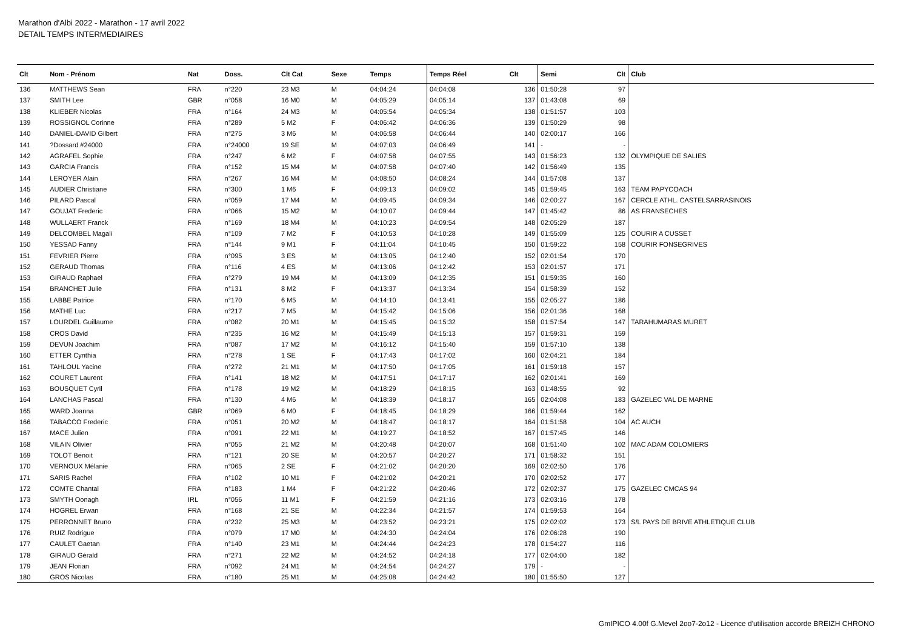Marathon d'Albi 2022 - Marathon - 17 avril 2022
DETAIL TEMPS INTERMEDIAIRES
| Clt | Nom - Prénom | Nat | Doss. | Clt Cat | Sexe | Temps | Temps Réel | Clt | Semi | Clt | Club |
| --- | --- | --- | --- | --- | --- | --- | --- | --- | --- | --- | --- |
| 136 | MATTHEWS Sean | FRA | n°220 | 23 M3 | M | 04:04:24 | 04:04:08 | 136 | 01:50:28 | 97 | |
| 137 | SMITH Lee | GBR | n°058 | 16 M0 | M | 04:05:29 | 04:05:14 | 137 | 01:43:08 | 69 | |
| 138 | KLIEBER Nicolas | FRA | n°164 | 24 M3 | M | 04:05:54 | 04:05:34 | 138 | 01:51:57 | 103 | |
| 139 | ROSSIGNOL Corinne | FRA | n°289 | 5 M2 | F | 04:06:42 | 04:06:36 | 139 | 01:50:29 | 98 | |
| 140 | DANIEL-DAVID Gilbert | FRA | n°275 | 3 M6 | M | 04:06:58 | 04:06:44 | 140 | 02:00:17 | 166 | |
| 141 | ?Dossard #24000 | FRA | n°24000 | 19 SE | M | 04:07:03 | 04:06:49 | 141 | - | - | |
| 142 | AGRAFEL Sophie | FRA | n°247 | 6 M2 | F | 04:07:58 | 04:07:55 | 143 | 01:56:23 | 132 | OLYMPIQUE DE SALIES |
| 143 | GARCIA Francis | FRA | n°152 | 15 M4 | M | 04:07:58 | 04:07:40 | 142 | 01:56:49 | 135 | |
| 144 | LEROYER Alain | FRA | n°267 | 16 M4 | M | 04:08:50 | 04:08:24 | 144 | 01:57:08 | 137 | |
| 145 | AUDIER Christiane | FRA | n°300 | 1 M6 | F | 04:09:13 | 04:09:02 | 145 | 01:59:45 | 163 | TEAM PAPYCOACH |
| 146 | PILARD Pascal | FRA | n°059 | 17 M4 | M | 04:09:45 | 04:09:34 | 146 | 02:00:27 | 167 | CERCLE ATHL. CASTELSARRASINOIS |
| 147 | GOUJAT Frederic | FRA | n°066 | 15 M2 | M | 04:10:07 | 04:09:44 | 147 | 01:45:42 | 86 | AS FRANSECHES |
| 148 | WULLAERT Franck | FRA | n°169 | 18 M4 | M | 04:10:23 | 04:09:54 | 148 | 02:05:29 | 187 | |
| 149 | DELCOMBEL Magali | FRA | n°109 | 7 M2 | F | 04:10:53 | 04:10:28 | 149 | 01:55:09 | 125 | COURIR A CUSSET |
| 150 | YESSAD Fanny | FRA | n°144 | 9 M1 | F | 04:11:04 | 04:10:45 | 150 | 01:59:22 | 158 | COURIR FONSEGRIVES |
| 151 | FEVRIER Pierre | FRA | n°095 | 3 ES | M | 04:13:05 | 04:12:40 | 152 | 02:01:54 | 170 | |
| 152 | GERAUD Thomas | FRA | n°116 | 4 ES | M | 04:13:06 | 04:12:42 | 153 | 02:01:57 | 171 | |
| 153 | GIRAUD Raphael | FRA | n°279 | 19 M4 | M | 04:13:09 | 04:12:35 | 151 | 01:59:35 | 160 | |
| 154 | BRANCHET Julie | FRA | n°131 | 8 M2 | F | 04:13:37 | 04:13:34 | 154 | 01:58:39 | 152 | |
| 155 | LABBE Patrice | FRA | n°170 | 6 M5 | M | 04:14:10 | 04:13:41 | 155 | 02:05:27 | 186 | |
| 156 | MATHE Luc | FRA | n°217 | 7 M5 | M | 04:15:42 | 04:15:06 | 156 | 02:01:36 | 168 | |
| 157 | LOURDEL Guillaume | FRA | n°082 | 20 M1 | M | 04:15:45 | 04:15:32 | 158 | 01:57:54 | 147 | TARAHUMARAS MURET |
| 158 | CROS David | FRA | n°235 | 16 M2 | M | 04:15:49 | 04:15:13 | 157 | 01:59:31 | 159 | |
| 159 | DEVUN Joachim | FRA | n°087 | 17 M2 | M | 04:16:12 | 04:15:40 | 159 | 01:57:10 | 138 | |
| 160 | ETTER Cynthia | FRA | n°278 | 1 SE | F | 04:17:43 | 04:17:02 | 160 | 02:04:21 | 184 | |
| 161 | TAHLOUL Yacine | FRA | n°272 | 21 M1 | M | 04:17:50 | 04:17:05 | 161 | 01:59:18 | 157 | |
| 162 | COURET Laurent | FRA | n°141 | 18 M2 | M | 04:17:51 | 04:17:17 | 162 | 02:01:41 | 169 | |
| 163 | BOUSQUET Cyril | FRA | n°178 | 19 M2 | M | 04:18:29 | 04:18:15 | 163 | 01:48:55 | 92 | |
| 164 | LANCHAS Pascal | FRA | n°130 | 4 M6 | M | 04:18:39 | 04:18:17 | 165 | 02:04:08 | 183 | GAZELEC VAL DE MARNE |
| 165 | WARD Joanna | GBR | n°069 | 6 M0 | F | 04:18:45 | 04:18:29 | 166 | 01:59:44 | 162 | |
| 166 | TABACCO Frederic | FRA | n°051 | 20 M2 | M | 04:18:47 | 04:18:17 | 164 | 01:51:58 | 104 | AC AUCH |
| 167 | MACE Julien | FRA | n°091 | 22 M1 | M | 04:19:27 | 04:18:52 | 167 | 01:57:45 | 146 | |
| 168 | VILAIN Olivier | FRA | n°055 | 21 M2 | M | 04:20:48 | 04:20:07 | 168 | 01:51:40 | 102 | MAC ADAM COLOMIERS |
| 169 | TOLOT Benoit | FRA | n°121 | 20 SE | M | 04:20:57 | 04:20:27 | 171 | 01:58:32 | 151 | |
| 170 | VERNOUX Mélanie | FRA | n°065 | 2 SE | F | 04:21:02 | 04:20:20 | 169 | 02:02:50 | 176 | |
| 171 | SARIS Rachel | FRA | n°102 | 10 M1 | F | 04:21:02 | 04:20:21 | 170 | 02:02:52 | 177 | |
| 172 | COMTE Chantal | FRA | n°183 | 1 M4 | F | 04:21:22 | 04:20:46 | 172 | 02:02:37 | 175 | GAZELEC CMCAS 94 |
| 173 | SMYTH Oonagh | IRL | n°056 | 11 M1 | F | 04:21:59 | 04:21:16 | 173 | 02:03:16 | 178 | |
| 174 | HOGREL Erwan | FRA | n°168 | 21 SE | M | 04:22:34 | 04:21:57 | 174 | 01:59:53 | 164 | |
| 175 | PERRONNET Bruno | FRA | n°232 | 25 M3 | M | 04:23:52 | 04:23:21 | 175 | 02:02:02 | 173 | S/L PAYS DE BRIVE ATHLETIQUE CLUB |
| 176 | RUIZ Rodrigue | FRA | n°079 | 17 M0 | M | 04:24:30 | 04:24:04 | 176 | 02:06:28 | 190 | |
| 177 | CAULET Gaetan | FRA | n°140 | 23 M1 | M | 04:24:44 | 04:24:23 | 178 | 01:54:27 | 116 | |
| 178 | GIRAUD Gérald | FRA | n°271 | 22 M2 | M | 04:24:52 | 04:24:18 | 177 | 02:04:00 | 182 | |
| 179 | JEAN Florian | FRA | n°092 | 24 M1 | M | 04:24:54 | 04:24:27 | 179 | - | - | |
| 180 | GROS Nicolas | FRA | n°180 | 25 M1 | M | 04:25:08 | 04:24:42 | 180 | 01:55:50 | 127 | |
GmIPICO 4.00f G.Mevel 2oo7-2o12 - Licence d'utilisation accorde BREIZH CHRONO